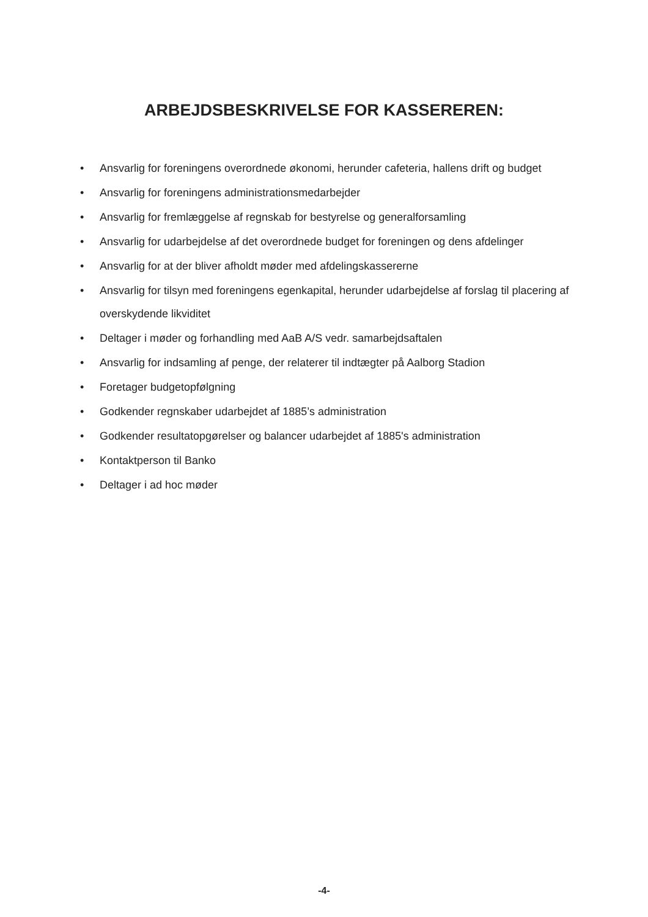ARBEJDSBESKRIVELSE FOR KASSEREREN:
• Ansvarlig for foreningens overordnede økonomi, herunder cafeteria, hallens drift og budget
• Ansvarlig for foreningens administrationsmedarbejder
• Ansvarlig for fremlæggelse af regnskab for bestyrelse og generalforsamling
• Ansvarlig for udarbejdelse af det overordnede budget for foreningen og dens afdelinger
• Ansvarlig for at der bliver afholdt møder med afdelingskassererne
• Ansvarlig for tilsyn med foreningens egenkapital, herunder udarbejdelse af forslag til placering af overskydende likviditet
• Deltager i møder og forhandling med AaB A/S vedr. samarbejdsaftalen
• Ansvarlig for indsamling af penge, der relaterer til indtægter på Aalborg Stadion
• Foretager budgetopfølgning
• Godkender regnskaber udarbejdet af 1885’s administration
• Godkender resultatopgørelser og balancer udarbejdet af 1885's administration
• Kontaktperson til Banko
• Deltager i ad hoc møder
-4-